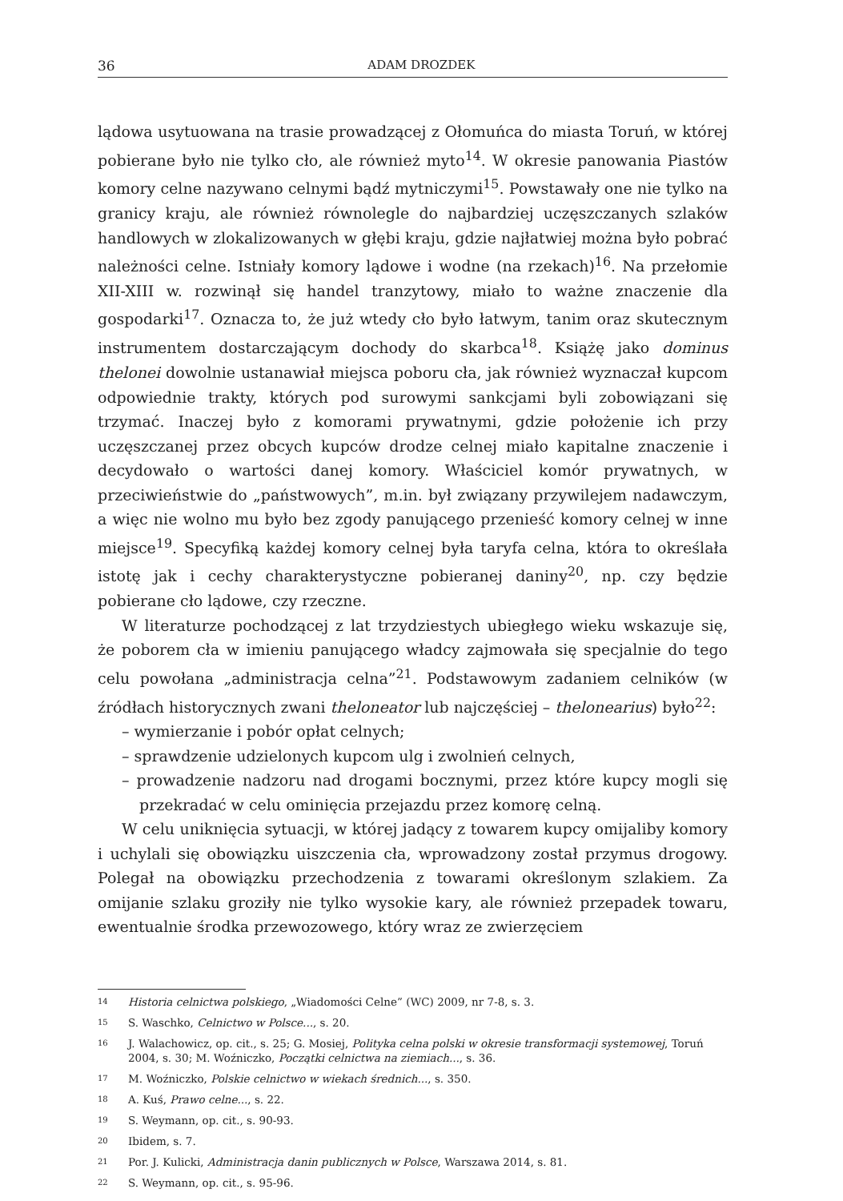36 ADAM DROZDEK
lądowa usytuowana na trasie prowadzącej z Ołomuńca do miasta Toruń, w której pobierane było nie tylko cło, ale również myto<sup>14</sup>. W okresie panowania Piastów komory celne nazywano celnymi bądź mytniczymi<sup>15</sup>. Powstawały one nie tylko na granicy kraju, ale również równolegle do najbardziej uczęszczanych szlaków handlowych w zlokalizowanych w głębi kraju, gdzie najłatwiej można było pobrać należności celne. Istniały komory lądowe i wodne (na rzekach)<sup>16</sup>. Na przełomie XII-XIII w. rozwinął się handel tranzytowy, miało to ważne znaczenie dla gospodarki<sup>17</sup>. Oznacza to, że już wtedy cło było łatwym, tanim oraz skutecznym instrumentem dostarczającym dochody do skarbca<sup>18</sup>. Książę jako dominus thelonei dowolnie ustanawiał miejsca poboru cła, jak również wyznaczał kupcom odpowiednie trakty, których pod surowymi sankcjami byli zobowiązani się trzymać. Inaczej było z komorami prywatnymi, gdzie położenie ich przy uczęszczanej przez obcych kupców drodze celnej miało kapitalne znaczenie i decydowało o wartości danej komory. Właściciel komór prywatnych, w przeciwieństwie do „państwowych”, m.in. był związany przywilejem nadawczym, a więc nie wolno mu było bez zgody panującego przenieść komory celnej w inne miejsce<sup>19</sup>. Specyfiką każdej komory celnej była taryfa celna, która to określała istotę jak i cechy charakterystyczne pobieranej daniny<sup>20</sup>, np. czy będzie pobierane cło lądowe, czy rzeczne.
W literaturze pochodzącej z lat trzydziestych ubiegłego wieku wskazuje się, że poborem cła w imieniu panującego władcy zajmowała się specjalnie do tego celu powołana „administracja celna”<sup>21</sup>. Podstawowym zadaniem celników (w źródłach historycznych zwani theloneator lub najczęściej – thelonearius) było<sup>22</sup>:
– wymierzanie i pobór opłat celnych;
– sprawdzenie udzielonych kupcom ulg i zwolnień celnych,
– prowadzenie nadzoru nad drogami bocznymi, przez które kupcy mogli się przekradać w celu ominięcia przejazdu przez komorę celną.
W celu uniknięcia sytuacji, w której jadący z towarem kupcy omijaliby komory i uchylali się obowiązku uiszczenia cła, wprowadzony został przymus drogowy. Polegał na obowiązku przechodzenia z towarami określonym szlakiem. Za omijanie szlaku groziły nie tylko wysokie kary, ale również przepadek towaru, ewentualnie środka przewozowego, który wraz ze zwierzęciem
14
Historia celnictwa polskiego, „Wiadomości Celne” (WC) 2009, nr 7-8, s. 3.
15
S. Waschko, Celnictwo w Polsce..., s. 20.
16
J. Walachowicz, op. cit., s. 25; G. Mosiej, Polityka celna polski w okresie transformacji systemowej, Toruń 2004, s. 30; M. Woźniczko, Początki celnictwa na ziemiach..., s. 36.
17
M. Woźniczko, Polskie celnictwo w wiekach średnich..., s. 350.
18
A. Kuś, Prawo celne..., s. 22.
19
S. Weymann, op. cit., s. 90-93.
20
Ibidem, s. 7.
21
Por. J. Kulicki, Administracja danin publicznych w Polsce, Warszawa 2014, s. 81.
22
S. Weymann, op. cit., s. 95-96.